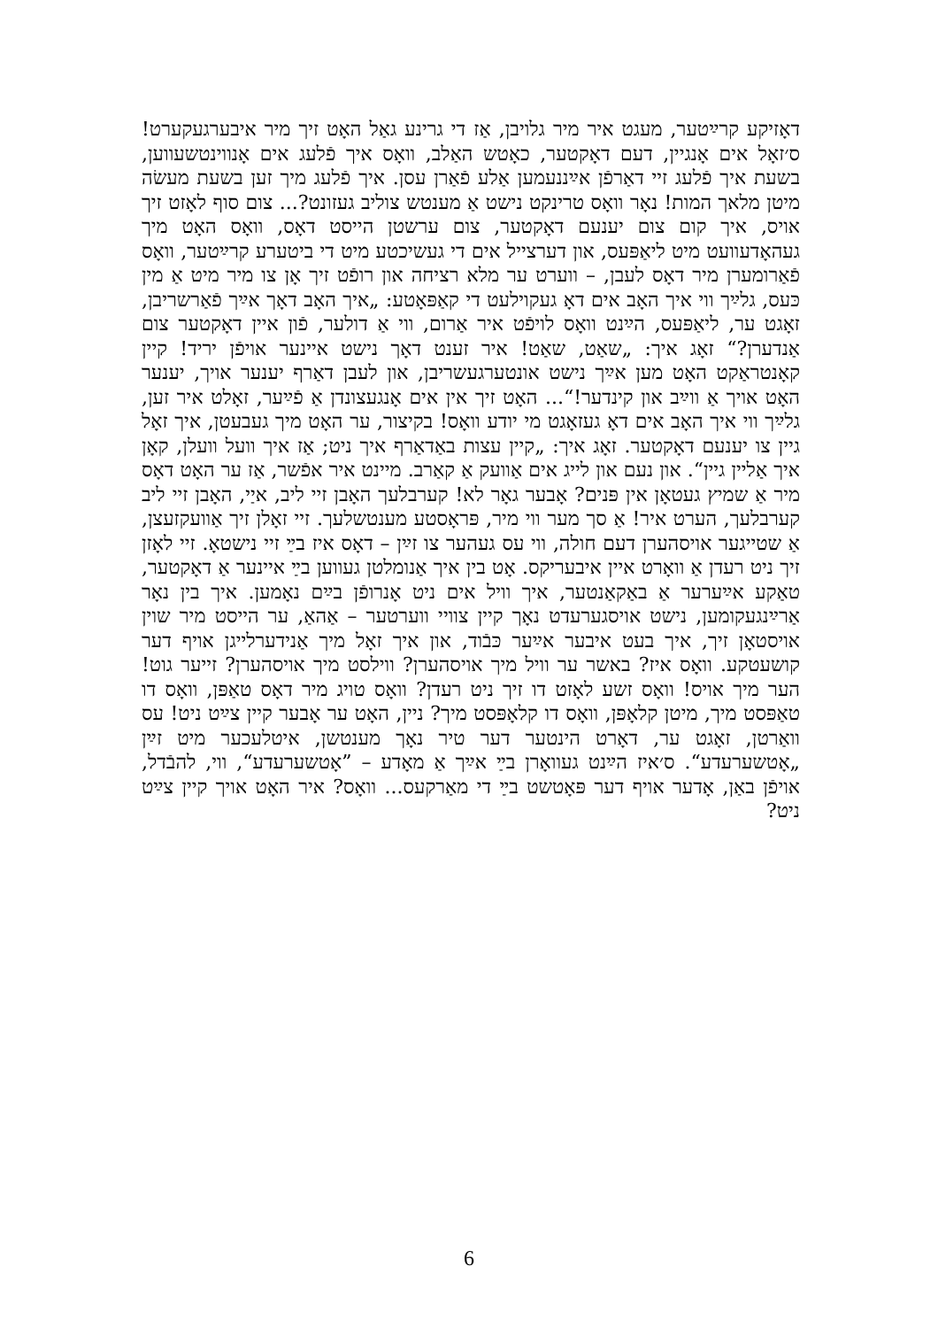דאָזיקע קרײַטער, מעגט איר מיר גלויבן, אַז די גרינע גאַל האָט זיך מיר איבערגעקערט! ס׳זאָל אים אָנגיין, דעם דאָקטער, כאָטש האַלב, וואָס איך פֿלעג אים אָנווינטשעווען, בשעת איך פֿלעג זיי דאַרפֿן אײַננעמען אַלע פֿאַרן עסן. איך פֿלעג מיך זען בשעת מעשׂה מיטן מלאך המות! נאָר וואָס טרינקט נישט אַ מענטש צוליב געזונט?... צום סוף לאָזט זיך אויס, איך קום צום יענעם דאָקטער, צום ערשטן הייסט דאָס, וואָס האָט מיך געהאָדעוועט מיט ליאַפּעס, און דערצייל אים די געשיכטע מיט די ביטערע קרײַטער, וואָס פֿאַרומערן מיר דאָס לעבן, – ווערט ער מלא רציחה און רופֿט זיך אָן צו מיר מיט אַ מין כּעס, גלײַך ווי איך האָב אים דאָ געקוילעט די קאַפּאָטע: „איך האָב דאָך אײַך פֿאַרשריבן, זאָגט ער, ליאַפּעס, הײַנט וואָס לויפֿט איר אַרום, ווי אַ דולער, פֿון איין דאָקטער צום אַנדערן?“ זאָג איך: „שאַט, שאַט! איר זענט דאָך נישט איינער אויפֿן יריד! קיין קאָנטראַקט האָט מען אײַך נישט אונטערגעשריבן, און לעבן דאַרף יענער אויך, יענער האָט אויך אַ ווײַב און קינדער!“... האָט זיך אין אים אָנגעצונדן אַ פֿײַער, זאָלט איר זען, גלײַך ווי איך האָב אים דאָ געזאָגט מי יודע וואָס! בקיצור, ער האָט מיך געבעטן, איך זאָל גיין צו יענעם דאָקטער. זאָג איך: „קיין עצות באַדאַרף איך ניט; אַז איך וועל וועלן, קאָן איך אַליין גיין“. און נעם און לייג אים אַוועק אַ קאַרב. מיינט איר אפֿשר, אַז ער האָט דאָס מיר אַ שמיץ געטאָן אין פּנים? אָבער גאָר לא! קערבלעך האָבן זיי ליב, איַי, האָבן זיי ליב קערבלעך, הערט איר! אַ סך מער ווי מיר, פּראָסטע מענטשלעך. זיי זאָלן זיך אַוועקזעצן, אַ שטייגער אויסהערן דעם חולה, ווי עס געהער צו זײַן – דאָס איז בײַ זיי נישטאָ. זיי לאָזן זיך ניט רעדן אַ וואָרט איין איבעריקס. אָט בין איך אַנומלטן געווען בײַ איינער אַ דאָקטער, טאַקע אײַערער אַ באַקאַנטער, איך וויל אים ניט אָנרופֿן בײַם נאָמען. איך בין נאָר אַרײַנגעקומען, נישט אויסגערעדט נאָך קיין צוויי ווערטער – אַהאַ, ער הייסט מיר שוין אויסטאָן זיך, איך בעט איבער אײַער כּבֿוד, און איך זאָל מיך אַנידערלייגן אויף דער קושעטקע. וואָס איז? באשר ער וויל מיך אויסהערן? ווילסט מיך אויסהערן? זייער גוט! הער מיך אויס! וואָס זשע לאָזט דו זיך ניט רעדן? וואָס טויג מיר דאָס טאַפּן, וואָס דו טאַפּסט מיך, מיטן קלאָפּן, וואָס דו קלאָפּסט מיך? ניין, האָט ער אָבער קיין צײַט ניט! עס וואַרטן, זאָגט ער, דאָרט הינטער דער טיר נאָך מענטשן, איטלעכער מיט זײַן „אָטשערעדע“. ס׳איז הײַנט געוואָרן בײַ אײַך אַ מאָדע – ”אָטשערעדע“, ווי, להבֿדל, אויפֿן באַן, אָדער אויף דער פּאָטשט בײַ די מאַרקעס... וואָס? איר האָט אויך קיין צײַט ניט?
6